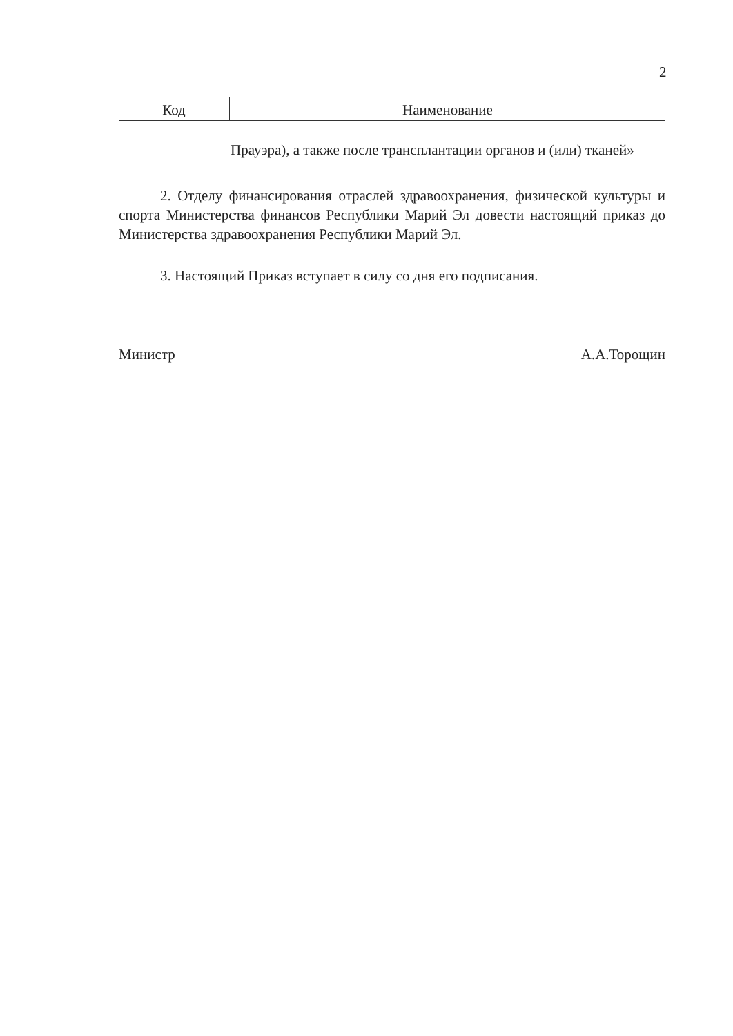2
| Код | Наименование |
| --- | --- |
| Прауэра), а также после трансплантации органов и (или) тканей» | |
2. Отделу финансирования отраслей здравоохранения, физической культуры и спорта Министерства финансов Республики Марий Эл довести настоящий приказ до Министерства здравоохранения Республики Марий Эл.
3. Настоящий Приказ вступает в силу со дня его подписания.
Министр А.А.Торощин